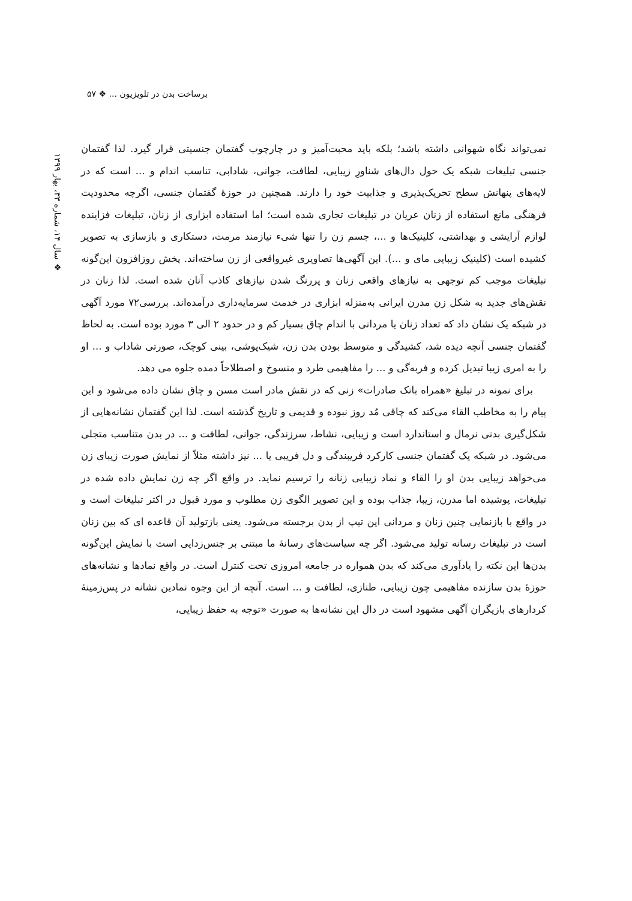برساخت بدن در تلویزیون ... ❖ ۵۷
❖ سال ۱۴، شماره ۳۳، بهار ۱۳۹۹
نمی‌تواند نگاه شهوانی داشته باشد؛ بلکه باید محبت‌آمیز و در چارچوب گفتمان جنسیتی قرار گیرد. لذا گفتمان جنسی تبلیغات شبکه یک حول دال‌های شناورِ زیبایی، لطافت، جوانی، شادابی، تناسب اندام و ... است که در لایه‌های پنهانش سطح تحریک‌پذیری و جذابیت خود را دارند. همچنین در حوزهٔ گفتمان جنسی، اگرچه محدودیت فرهنگی مانع استفاده از زنان عریان در تبلیغات تجاری شده است؛ اما استفاده ابزاری از زنان، تبلیغات فزاینده لوازم آرایشی و بهداشتی، کلینیک‌ها و ...، جسم زن را تنها شیء نیازمند مرمت، دستکاری و بازسازی به تصویر کشیده است (کلینیک زیبایی مای و ...). این آگهی‌ها تصاویری غیرواقعی از زن ساخته‌اند. پخش روزافزون این‌گونه تبلیغات موجب کم توجهی به نیازهای واقعی زنان و پررنگ شدن نیازهای کاذب آنان شده است. لذا زنان در نقش‌های جدید به شکل زن مدرن ایرانی به‌منزله ابزاری در خدمت سرمایه‌داری درآمده‌اند. بررسی۷۲ مورد آگهی در شبکه یک نشان داد که تعداد زنان یا مردانی با اندام چاق بسیار کم و در حدود ۲ الی ۳ مورد بوده است. به لحاظ گفتمان جنسی آنچه دیده شد، کشیدگی و متوسط بودن بدن زن، شیک‌پوشی، بینی کوچک، صورتی شاداب و ... او را به امری زیبا تبدیل کرده و فربه‌گی و ... را مفاهیمی طرد و منسوخ و اصطلاحاً دمده جلوه می دهد.
برای نمونه در تبلیغ «همراه بانک صادرات» زنی که در نقش مادر است مسن و چاق نشان داده می‌شود و این پیام را به مخاطب القاء می‌کند که چاقی مُد روز نبوده و قدیمی و تاریخ گذشته است. لذا این گفتمان نشانه‌هایی از شکل‌گیری بدنی نرمال و استاندارد است و زیبایی، نشاط، سرزندگی، جوانی، لطافت و ... در بدن متناسب متجلی می‌شود. در شبکه یک گفتمان جنسی کارکرد فریبندگی و دل فریبی یا ... نیز داشته مثلاً از نمایش صورت زیبای زن می‌خواهد زیبایی بدن او را القاء و نماد زیبایی زنانه را ترسیم نماید. در واقع اگر چه زن نمایش داده شده در تبلیغات، پوشیده اما مدرن، زیبا، جذاب بوده و این تصویر الگوی زن مطلوب و مورد قبول در اکثر تبلیغات است و در واقع با بازنمایی چنین زنان و مردانی این تیپ از بدن برجسته می‌شود. یعنی بازتولید آن قاعده ای که بین زنان است در تبلیغات رسانه تولید می‌شود. اگر چه سیاست‌های رسانهٔ ما مبتنی بر جنس‌زدایی است با نمایش این‌گونه بدن‌ها این نکته را یادآوری می‌کند که بدن همواره در جامعه امروزی تحت کنترل است. در واقع نمادها و نشانه‌های حوزهٔ بدن سازنده مفاهیمی چون زیبایی، طنازی، لطافت و ... است. آنچه از این وجوه نمادین نشانه در پس‌زمینهٔ کردارهای بازیگران آگهی مشهود است در دال این نشانه‌ها به صورت «توجه به حفظ زیبایی،